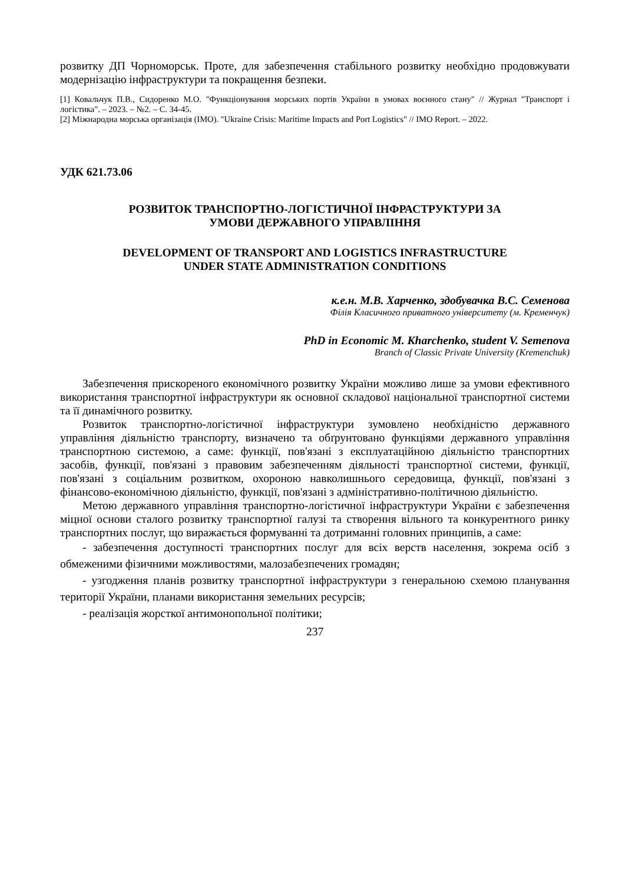розвитку ДП Чорноморськ. Проте, для забезпечення стабільного розвитку необхідно продовжувати модернізацію інфраструктури та покращення безпеки.
[1] Ковальчук П.В., Сидоренко М.О. "Функціонування морських портів України в умовах воєнного стану" // Журнал "Транспорт і логістика". – 2023. – №2. – С. 34-45.
[2] Міжнародна морська організація (IMO). "Ukraine Crisis: Maritime Impacts and Port Logistics" // IMO Report. – 2022.
УДК 621.73.06
РОЗВИТОК ТРАНСПОРТНО-ЛОГІСТИЧНОЇ ІНФРАСТРУКТУРИ ЗА
УМОВИ ДЕРЖАВНОГО УПРАВЛІННЯ
DEVELOPMENT OF TRANSPORT AND LOGISTICS INFRASTRUCTURE
UNDER STATE ADMINISTRATION CONDITIONS
к.е.н. М.В. Харченко, здобувачка В.С. Семенова
Філія Класичного приватного університету (м. Кременчук)
PhD in Economic M. Kharchenko, student V. Semenova
Branch of Classic Private University (Kremenchuk)
Забезпечення прискореного економічного розвитку України можливо лише за умови ефективного використання транспортної інфраструктури як основної складової національної транспортної системи та її динамічного розвитку.
Розвиток транспортно-логістичної інфраструктури зумовлено необхідністю державного управління діяльністю транспорту, визначено та обґрунтовано функціями державного управління транспортною системою, а саме: функції, пов'язані з експлуатаційною діяльністю транспортних засобів, функції, пов'язані з правовим забезпеченням діяльності транспортної системи, функції, пов'язані з соціальним розвитком, охороною навколишнього середовища, функції, пов'язані з фінансово-економічною діяльністю, функції, пов'язані з адміністративно-політичною діяльністю.
Метою державного управління транспортно-логістичної інфраструктури України є забезпечення міцної основи сталого розвитку транспортної галузі та створення вільного та конкурентного ринку транспортних послуг, що виражається формуванні та дотриманні головних принципів, а саме:
- забезпечення доступності транспортних послуг для всіх верств населення, зокрема осіб з обмеженими фізичними можливостями, малозабезпечених громадян;
- узгодження планів розвитку транспортної інфраструктури з генеральною схемою планування території України, планами використання земельних ресурсів;
- реалізація жорсткої антимонопольної політики;
237